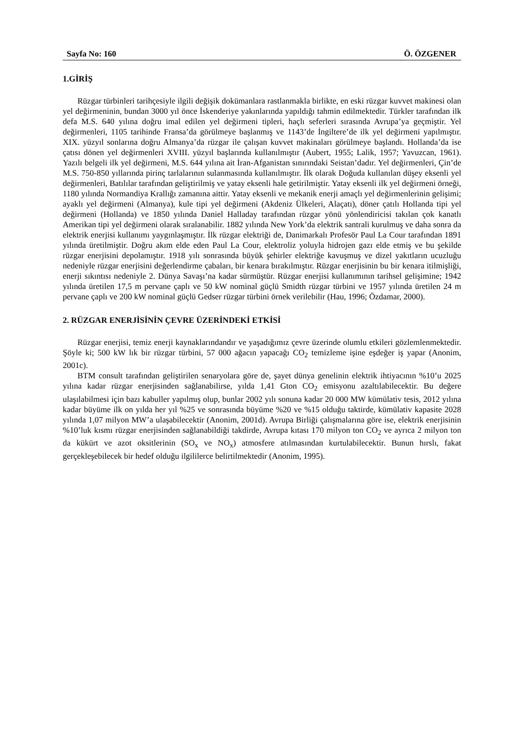Sayfa No: 160 Ö. ÖZGENER
1.GİRİŞ
Rüzgar türbinleri tarihçesiyle ilgili değişik dokümanlara rastlanmakla birlikte, en eski rüzgar kuvvet makinesi olan yel değirmeninin, bundan 3000 yıl önce İskenderiye yakınlarında yapıldığı tahmin edilmektedir. Türkler tarafından ilk defa M.S. 640 yılına doğru imal edilen yel değirmeni tipleri, haçlı seferleri sırasında Avrupa’ya geçmiştir. Yel değirmenleri, 1105 tarihinde Fransa’da görülmeye başlanmış ve 1143’de İngiltere’de ilk yel değirmeni yapılmıştır. XIX. yüzyıl sonlarına doğru Almanya’da rüzgar ile çalışan kuvvet makinaları görülmeye başlandı. Hollanda’da ise çatısı dönen yel değirmenleri XVIII. yüzyıl başlarında kullanılmıştır (Aubert, 1955; Lalik, 1957; Yavuzcan, 1961). Yazılı belgeli ilk yel değirmeni, M.S. 644 yılına ait İran-Afganistan sınırındaki Seistan’dadır. Yel değirmenleri, Çin’de M.S. 750-850 yıllarında pirinç tarlalarının sulanmasında kullanılmıştır. İlk olarak Doğuda kullanılan düşey eksenli yel değirmenleri, Batılılar tarafından geliştirilmiş ve yatay eksenli hale getirilmiştir. Yatay eksenli ilk yel değirmeni örneği, 1180 yılında Normandiya Krallığı zamanına aittir. Yatay eksenli ve mekanik enerji amaçlı yel değirmenlerinin gelişimi; ayaklı yel değirmeni (Almanya), kule tipi yel değirmeni (Akdeniz Ülkeleri, Alaçatı), döner çatılı Hollanda tipi yel değirmeni (Hollanda) ve 1850 yılında Daniel Halladay tarafından rüzgar yönü yönlendiricisi takılan çok kanatlı Amerikan tipi yel değirmeni olarak sıralanabilir. 1882 yılında New York’da elektrik santrali kurulmuş ve daha sonra da elektrik enerjisi kullanımı yaygınlaşmıştır. İlk rüzgar elektriği de, Danimarkalı Profesör Paul La Cour tarafından 1891 yılında üretilmiştir. Doğru akım elde eden Paul La Cour, elektroliz yoluyla hidrojen gazı elde etmiş ve bu şekilde rüzgar enerjisini depolamıştır. 1918 yılı sonrasında büyük şehirler elektriğe kavuşmuş ve dizel yakıtların ucuzluğu nedeniyle rüzgar enerjisini değerlendirme çabaları, bir kenara bırakılmıştır. Rüzgar enerjisinin bu bir kenara itilmişliği, enerji sıkıntısı nedeniyle 2. Dünya Savaşı’na kadar sürmüştür. Rüzgar enerjisi kullanımının tarihsel gelişimine; 1942 yılında üretilen 17,5 m pervane çaplı ve 50 kW nominal güçlü Smidth rüzgar türbini ve 1957 yılında üretilen 24 m pervane çaplı ve 200 kW nominal güçlü Gedser rüzgar türbini örnek verilebilir (Hau, 1996; Özdamar, 2000).
2. RÜZGAR ENERJİSİNİN ÇEVRE ÜZERİNDEKİ ETKİSİ
Rüzgar enerjisi, temiz enerji kaynaklarındandır ve yaşadığımız çevre üzerinde olumlu etkileri gözlemlenmektedir. Şöyle ki; 500 kW lık bir rüzgar türbini, 57 000 ağacın yapacağı CO<sub>2</sub> temizleme işine eşdeğer iş yapar (Anonim, 2001c).
BTM consult tarafından geliştirilen senaryolara göre de, şayet dünya genelinin elektrik ihtiyacının %10’u 2025 yılına kadar rüzgar enerjisinden sağlanabilirse, yılda 1,41 Gton CO<sub>2</sub> emisyonu azaltılabilecektir. Bu değere ulaşılabilmesi için bazı kabuller yapılmış olup, bunlar 2002 yılı sonuna kadar 20 000 MW kümülativ tesis, 2012 yılına kadar büyüme ilk on yılda her yıl %25 ve sonrasında büyüme %20 ve %15 olduğu taktirde, kümülativ kapasite 2028 yılında 1,07 milyon MW’a ulaşabilecektir (Anonim, 2001d). Avrupa Birliği çalışmalarına göre ise, elektrik enerjisinin %10’luk kısmı rüzgar enerjisinden sağlanabildiği takdirde, Avrupa kıtası 170 milyon ton CO<sub>2</sub> ve ayrıca 2 milyon ton da kükürt ve azot oksitlerinin (SO<sub>x</sub> ve NO<sub>x</sub>) atmosfere atılmasından kurtulabilecektir. Bunun hırslı, fakat gerçekleşebilecek bir hedef olduğu ilgililerce belirtilmektedir (Anonim, 1995).